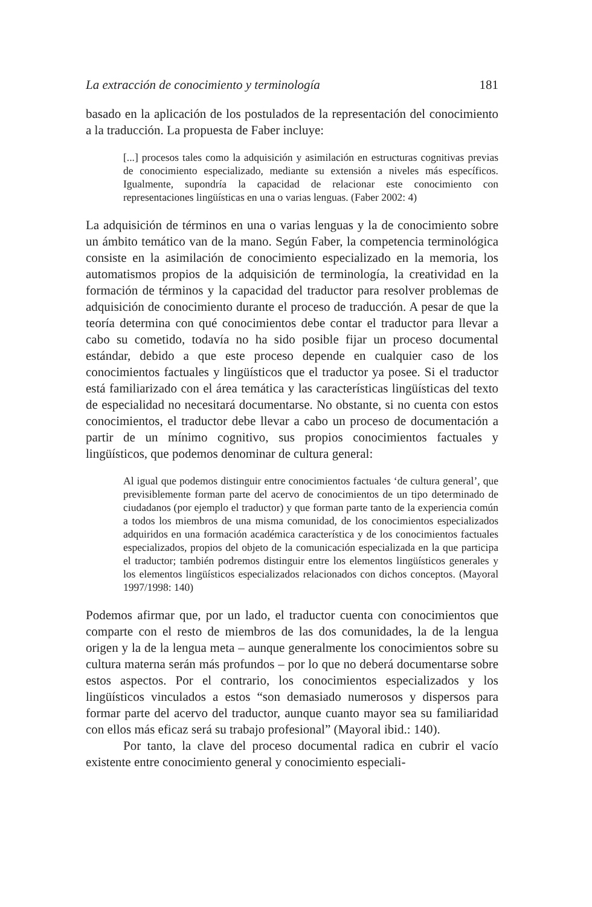La extracción de conocimiento y terminología 181
basado en la aplicación de los postulados de la representación del conocimiento a la traducción. La propuesta de Faber incluye:
[...] procesos tales como la adquisición y asimilación en estructuras cognitivas previas de conocimiento especializado, mediante su extensión a niveles más específicos. Igualmente, supondría la capacidad de relacionar este conocimiento con representaciones lingüísticas en una o varias lenguas. (Faber 2002: 4)
La adquisición de términos en una o varias lenguas y la de conocimiento sobre un ámbito temático van de la mano. Según Faber, la competencia terminológica consiste en la asimilación de conocimiento especializado en la memoria, los automatismos propios de la adquisición de terminología, la creatividad en la formación de términos y la capacidad del traductor para resolver problemas de adquisición de conocimiento durante el proceso de traducción. A pesar de que la teoría determina con qué conocimientos debe contar el traductor para llevar a cabo su cometido, todavía no ha sido posible fijar un proceso documental estándar, debido a que este proceso depende en cualquier caso de los conocimientos factuales y lingüísticos que el traductor ya posee. Si el traductor está familiarizado con el área temática y las características lingüísticas del texto de especialidad no necesitará documentarse. No obstante, si no cuenta con estos conocimientos, el traductor debe llevar a cabo un proceso de documentación a partir de un mínimo cognitivo, sus propios conocimientos factuales y lingüísticos, que podemos denominar de cultura general:
Al igual que podemos distinguir entre conocimientos factuales ‘de cultura general’, que previsiblemente forman parte del acervo de conocimientos de un tipo determinado de ciudadanos (por ejemplo el traductor) y que forman parte tanto de la experiencia común a todos los miembros de una misma comunidad, de los conocimientos especializados adquiridos en una formación académica característica y de los conocimientos factuales especializados, propios del objeto de la comunicación especializada en la que participa el traductor; también podremos distinguir entre los elementos lingüísticos generales y los elementos lingüísticos especializados relacionados con dichos conceptos. (Mayoral 1997/1998: 140)
Podemos afirmar que, por un lado, el traductor cuenta con conocimientos que comparte con el resto de miembros de las dos comunidades, la de la lengua origen y la de la lengua meta – aunque generalmente los conocimientos sobre su cultura materna serán más profundos – por lo que no deberá documentarse sobre estos aspectos. Por el contrario, los conocimientos especializados y los lingüísticos vinculados a estos “son demasiado numerosos y dispersos para formar parte del acervo del traductor, aunque cuanto mayor sea su familiaridad con ellos más eficaz será su trabajo profesional” (Mayoral ibid.: 140).
Por tanto, la clave del proceso documental radica en cubrir el vacío existente entre conocimiento general y conocimiento especiali-